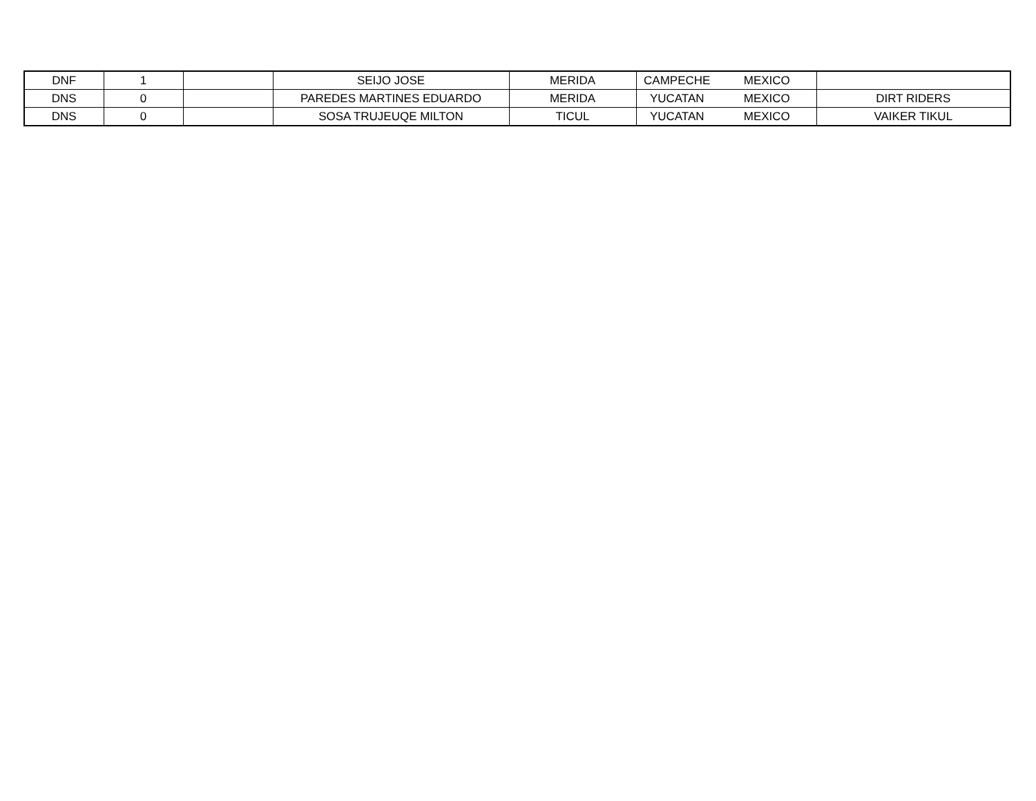| DNF | 1 | | SEIJO JOSE | MERIDA | CAMPECHE | MEXICO | |
| DNS | 0 | | PAREDES MARTINES EDUARDO | MERIDA | YUCATAN | MEXICO | DIRT RIDERS |
| DNS | 0 | | SOSA TRUJEUQE MILTON | TICUL | YUCATAN | MEXICO | VAIKER TIKUL |